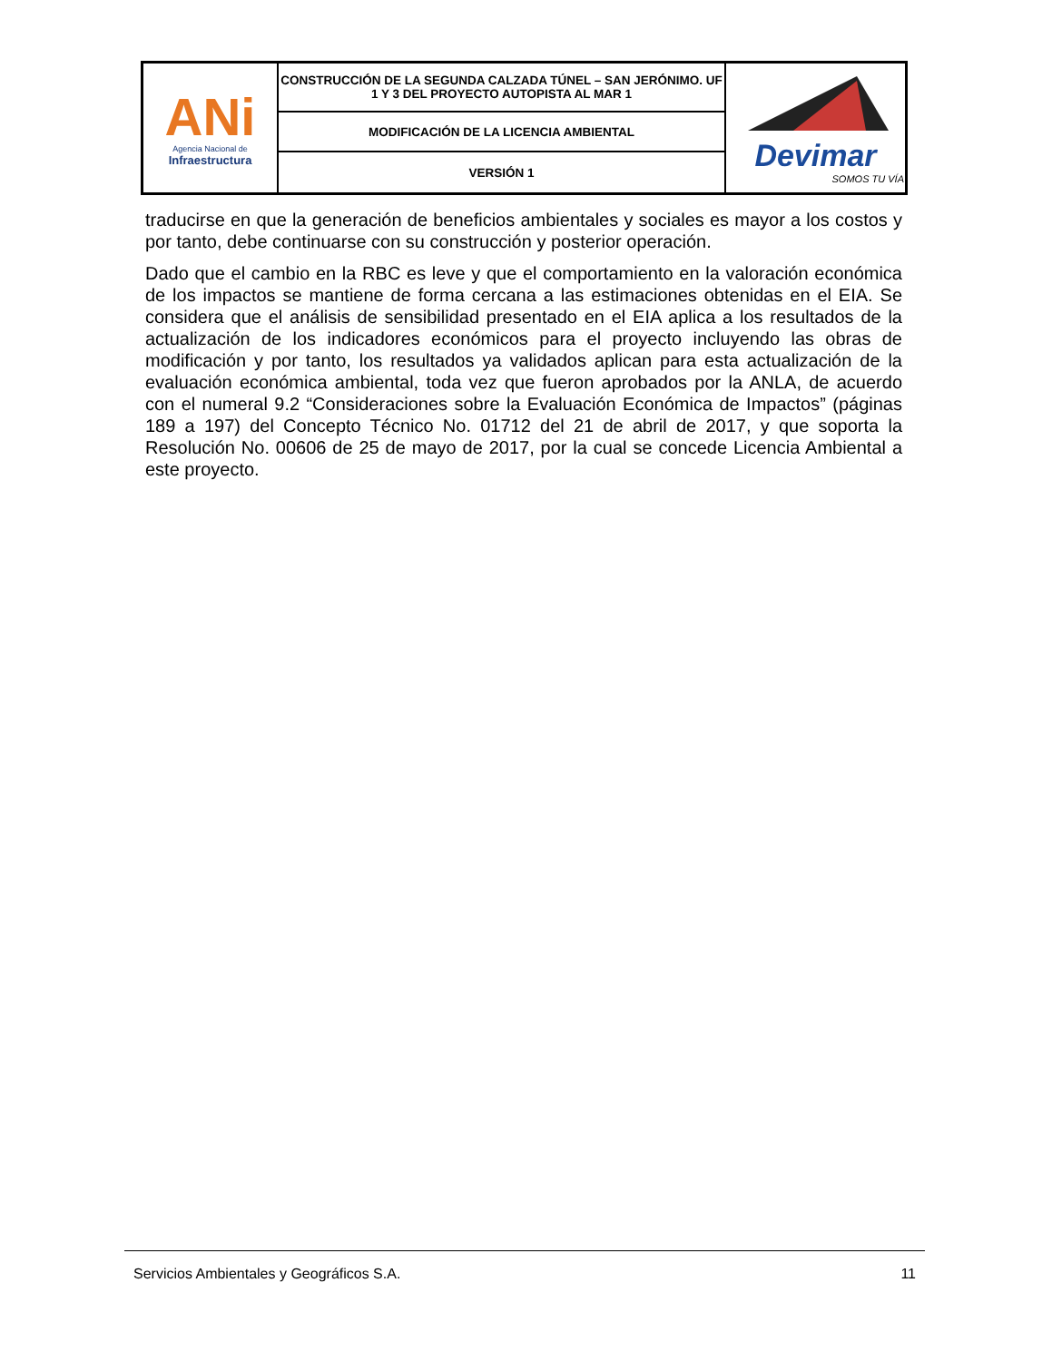| ANi Agencia Nacional de Infraestructura | CONSTRUCCIÓN DE LA SEGUNDA CALZADA TÚNEL – SAN JERÓNIMO. UF 1 Y 3 DEL PROYECTO AUTOPISTA AL MAR 1 | Devimar SOMOS TU VÍA |
| | MODIFICACIÓN DE LA LICENCIA AMBIENTAL | |
| | VERSIÓN 1 | |
traducirse en que la generación de beneficios ambientales y sociales es mayor a los costos y por tanto, debe continuarse con su construcción y posterior operación.
Dado que el cambio en la RBC es leve y que el comportamiento en la valoración económica de los impactos se mantiene de forma cercana a las estimaciones obtenidas en el EIA. Se considera que el análisis de sensibilidad presentado en el EIA aplica a los resultados de la actualización de los indicadores económicos para el proyecto incluyendo las obras de modificación y por tanto, los resultados ya validados aplican para esta actualización de la evaluación económica ambiental, toda vez que fueron aprobados por la ANLA, de acuerdo con el numeral 9.2 “Consideraciones sobre la Evaluación Económica de Impactos” (páginas 189 a 197) del Concepto Técnico No. 01712 del 21 de abril de 2017, y que soporta la Resolución No. 00606 de 25 de mayo de 2017, por la cual se concede Licencia Ambiental a este proyecto.
Servicios Ambientales y Geográficos S.A. 11